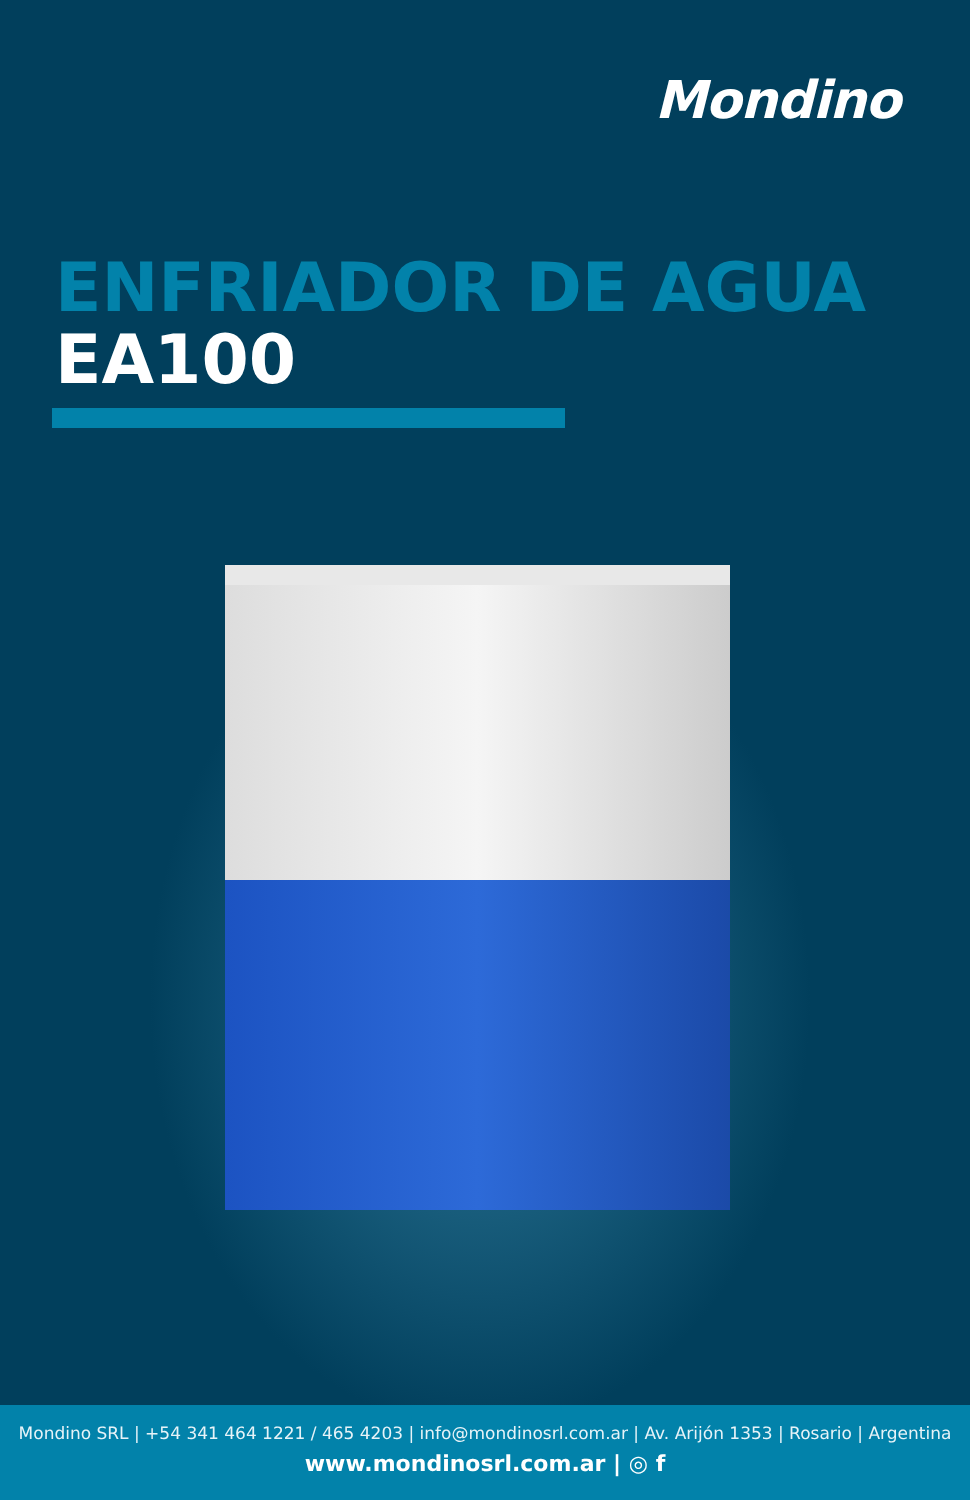Mondino
ENFRIADOR DE AGUA
EA100
Mondino SRL | +54 341 464 1221 / 465 4203 | info@mondinosrl.com.ar | Av. Arijón 1353 | Rosario | Argentina
www.mondinosrl.com.ar | ◎ f